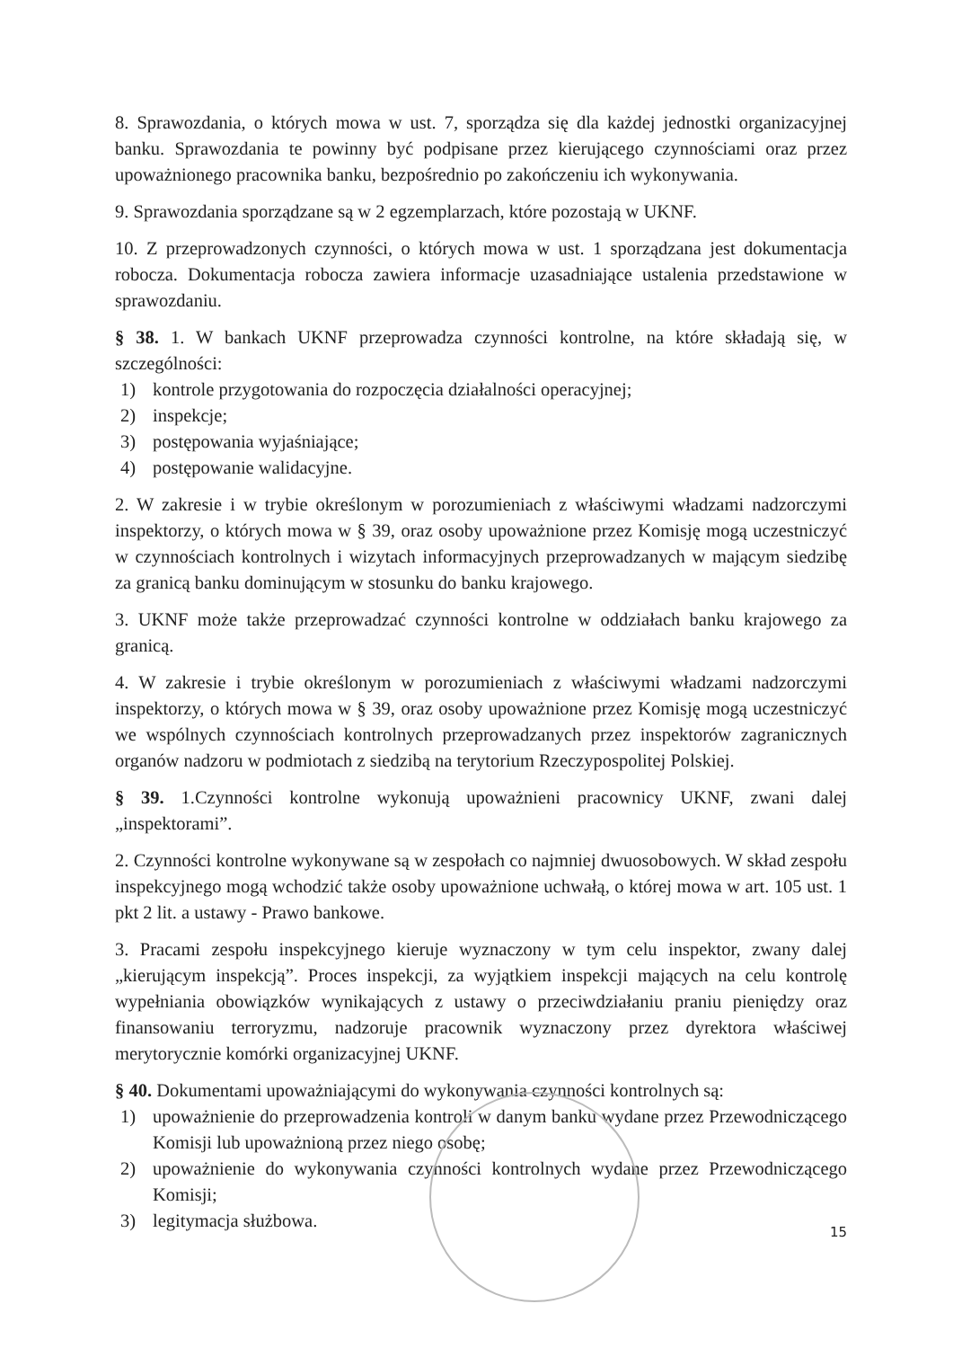8. Sprawozdania, o których mowa w ust. 7, sporządza się dla każdej jednostki organizacyjnej banku. Sprawozdania te powinny być podpisane przez kierującego czynnościami oraz przez upoważnionego pracownika banku, bezpośrednio po zakończeniu ich wykonywania.
9. Sprawozdania sporządzane są w 2 egzemplarzach, które pozostają w UKNF.
10. Z przeprowadzonych czynności, o których mowa w ust. 1 sporządzana jest dokumentacja robocza. Dokumentacja robocza zawiera informacje uzasadniające ustalenia przedstawione w sprawozdaniu.
§ 38. 1. W bankach UKNF przeprowadza czynności kontrolne, na które składają się, w szczególności:
1) kontrole przygotowania do rozpoczęcia działalności operacyjnej;
2) inspekcje;
3) postępowania wyjaśniające;
4) postępowanie walidacyjne.
2. W zakresie i w trybie określonym w porozumieniach z właściwymi władzami nadzorczymi inspektorzy, o których mowa w § 39, oraz osoby upoważnione przez Komisję mogą uczestniczyć w czynnościach kontrolnych i wizytach informacyjnych przeprowadzanych w mającym siedzibę za granicą banku dominującym w stosunku do banku krajowego.
3. UKNF może także przeprowadzać czynności kontrolne w oddziałach banku krajowego za granicą.
4. W zakresie i trybie określonym w porozumieniach z właściwymi władzami nadzorczymi inspektorzy, o których mowa w § 39, oraz osoby upoważnione przez Komisję mogą uczestniczyć we wspólnych czynnościach kontrolnych przeprowadzanych przez inspektorów zagranicznych organów nadzoru w podmiotach z siedzibą na terytorium Rzeczypospolitej Polskiej.
§ 39. 1.Czynności kontrolne wykonują upoważnieni pracownicy UKNF, zwani dalej „inspektorami”.
2. Czynności kontrolne wykonywane są w zespołach co najmniej dwuosobowych. W skład zespołu inspekcyjnego mogą wchodzić także osoby upoważnione uchwałą, o której mowa w art. 105 ust. 1 pkt 2 lit. a ustawy - Prawo bankowe.
3. Pracami zespołu inspekcyjnego kieruje wyznaczony w tym celu inspektor, zwany dalej „kierującym inspekcją”. Proces inspekcji, za wyjątkiem inspekcji mających na celu kontrolę wypełniania obowiązków wynikających z ustawy o przeciwdziałaniu praniu pieniędzy oraz finansowaniu terroryzmu, nadzoruje pracownik wyznaczony przez dyrektora właściwej merytorycznie komórki organizacyjnej UKNF.
§ 40. Dokumentami upoważniającymi do wykonywania czynności kontrolnych są:
1) upoważnienie do przeprowadzenia kontroli w danym banku wydane przez Przewodniczącego Komisji lub upoważnioną przez niego osobę;
2) upoważnienie do wykonywania czynności kontrolnych wydane przez Przewodniczącego Komisji;
3) legitymacja służbowa.
15